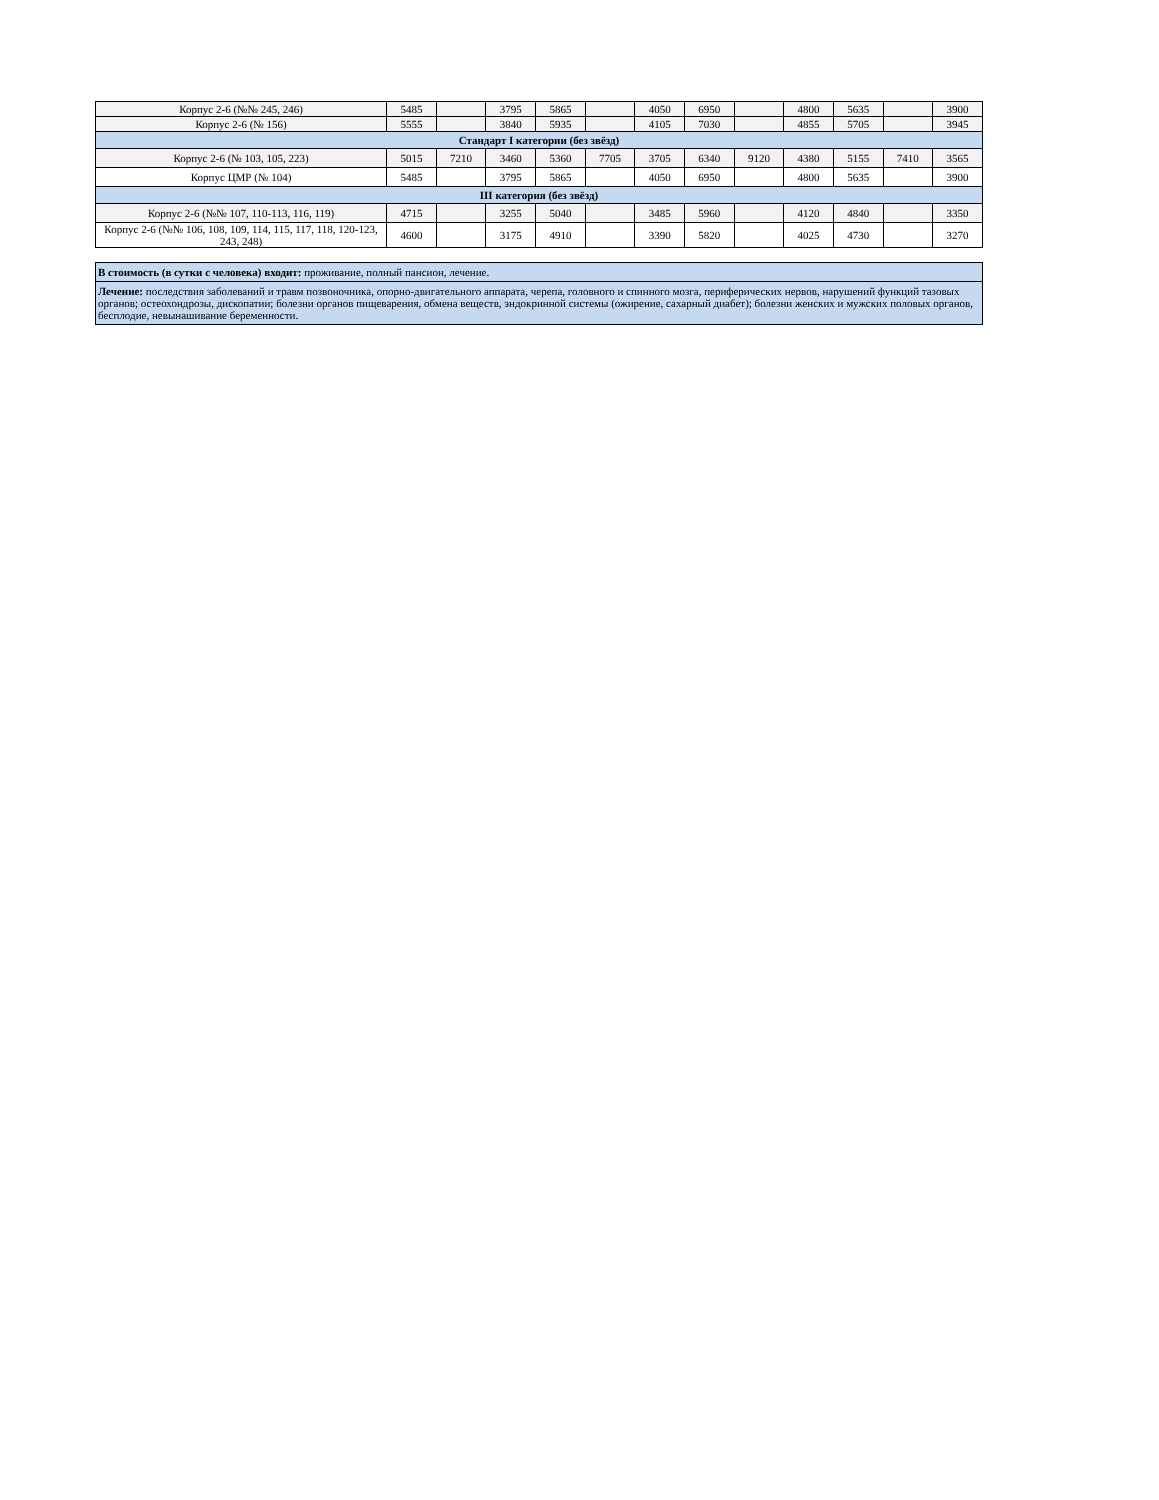| Корпус 2-6 (№№ 245, 246) | 5485 | | 3795 | 5865 | | 4050 | 6950 | | 4800 | 5635 | | 3900 |
| Корпус 2-6 (№ 156) | 5555 | | 3840 | 5935 | | 4105 | 7030 | | 4855 | 5705 | | 3945 |
| Стандарт I категории (без звёзд) | | | | | | | | | | | | |
| Корпус 2-6 (№ 103, 105, 223) | 5015 | 7210 | 3460 | 5360 | 7705 | 3705 | 6340 | 9120 | 4380 | 5155 | 7410 | 3565 |
| Корпус ЦМР (№ 104) | 5485 | | 3795 | 5865 | | 4050 | 6950 | | 4800 | 5635 | | 3900 |
| III категория (без звёзд) | | | | | | | | | | | | |
| Корпус 2-6 (№№ 107, 110-113, 116, 119) | 4715 | | 3255 | 5040 | | 3485 | 5960 | | 4120 | 4840 | | 3350 |
| Корпус 2-6 (№№ 106, 108, 109, 114, 115, 117, 118, 120-123, 243, 248) | 4600 | | 3175 | 4910 | | 3390 | 5820 | | 4025 | 4730 | | 3270 |
В стоимость (в сутки с человека) входит: проживание, полный пансион, лечение.
Лечение: последствия заболеваний и травм позвоночника, опорно-двигательного аппарата, черепа, головного и спинного мозга, периферических нервов, нарушений функций тазовых органов; остеохондрозы, дископатии; болезни органов пищеварения, обмена веществ, эндокринной системы (ожирение, сахарный диабет); болезни женских и мужских половых органов, бесплодие, невынашивание беременности.